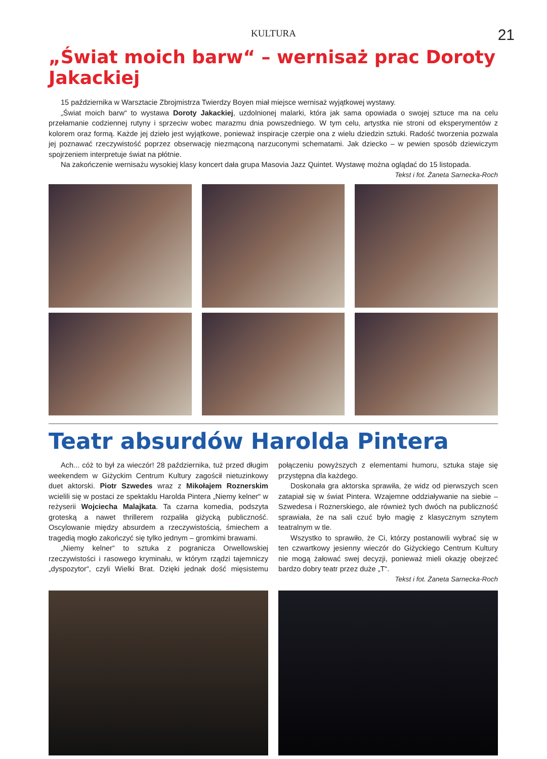KULTURA 21
„Świat moich barw“ – wernisaż prac Doroty Jakackiej
15 października w Warsztacie Zbrojmistrza Twierdzy Boyen miał miejsce wernisaż wyjątkowej wystawy.
„Świat moich barw“ to wystawa Doroty Jakackiej, uzdolnionej malarki, która jak sama opowiada o swojej sztuce ma na celu przełamanie codziennej rutyny i sprzeciw wobec marazmu dnia powszedniego. W tym celu, artystka nie stroni od eksperymentów z kolorem oraz formą. Każde jej dzieło jest wyjątkowe, ponieważ inspiracje czerpie ona z wielu dziedzin sztuki. Radość tworzenia pozwala jej poznawać rzeczywistość poprzez obserwację niezmąconą narzuconymi schematami. Jak dziecko – w pewien sposób dziewiczym spojrzeniem interpretuje świat na płótnie.
Na zakończenie wernisażu wysokiej klasy koncert dała grupa Masovia Jazz Quintet. Wystawę można oglądać do 15 listopada.
Tekst i fot. Żaneta Sarnecka-Roch
Teatr absurdów Harolda Pintera
Ach... cóż to był za wieczór! 28 października, tuż przed długim weekendem w Giżyckim Centrum Kultury zagościł nietuzinkowy duet aktorski. Piotr Szwedes wraz z Mikołajem Roznerskim wcielili się w postaci ze spektaklu Harolda Pintera „Niemy kelner“ w reżyserii Wojciecha Malajkata. Ta czarna komedia, podszyta groteską a nawet thrillerem rozpaliła giżycką publiczność. Oscylowanie między absurdem a rzeczywistością, śmiechem a tragedią mogło zakończyć się tylko jednym – gromkimi brawami.
„Niemy kelner“ to sztuka z pogranicza Orwellowskiej rzeczywistości i rasowego kryminału, w którym rządzi tajemniczy „dyspozytor“, czyli Wielki Brat. Dzięki jednak dość mięsistemu połączeniu powyższych z elementami humoru, sztuka staje się przystępna dla każdego.
Doskonała gra aktorska sprawiła, że widz od pierwszych scen zatapiał się w świat Pintera. Wzajemne oddziaływanie na siebie – Szwedesa i Roznerskiego, ale również tych dwóch na publiczność sprawiała, że na sali czuć było magię z klasycznym sznytem teatralnym w tle.
Wszystko to sprawiło, że Ci, którzy postanowili wybrać się w ten czwartkowy jesienny wieczór do Giżyckiego Centrum Kultury nie mogą żałować swej decyzji, ponieważ mieli okazję obejrzeć bardzo dobry teatr przez duże „T“.
Tekst i fot. Żaneta Sarnecka-Roch